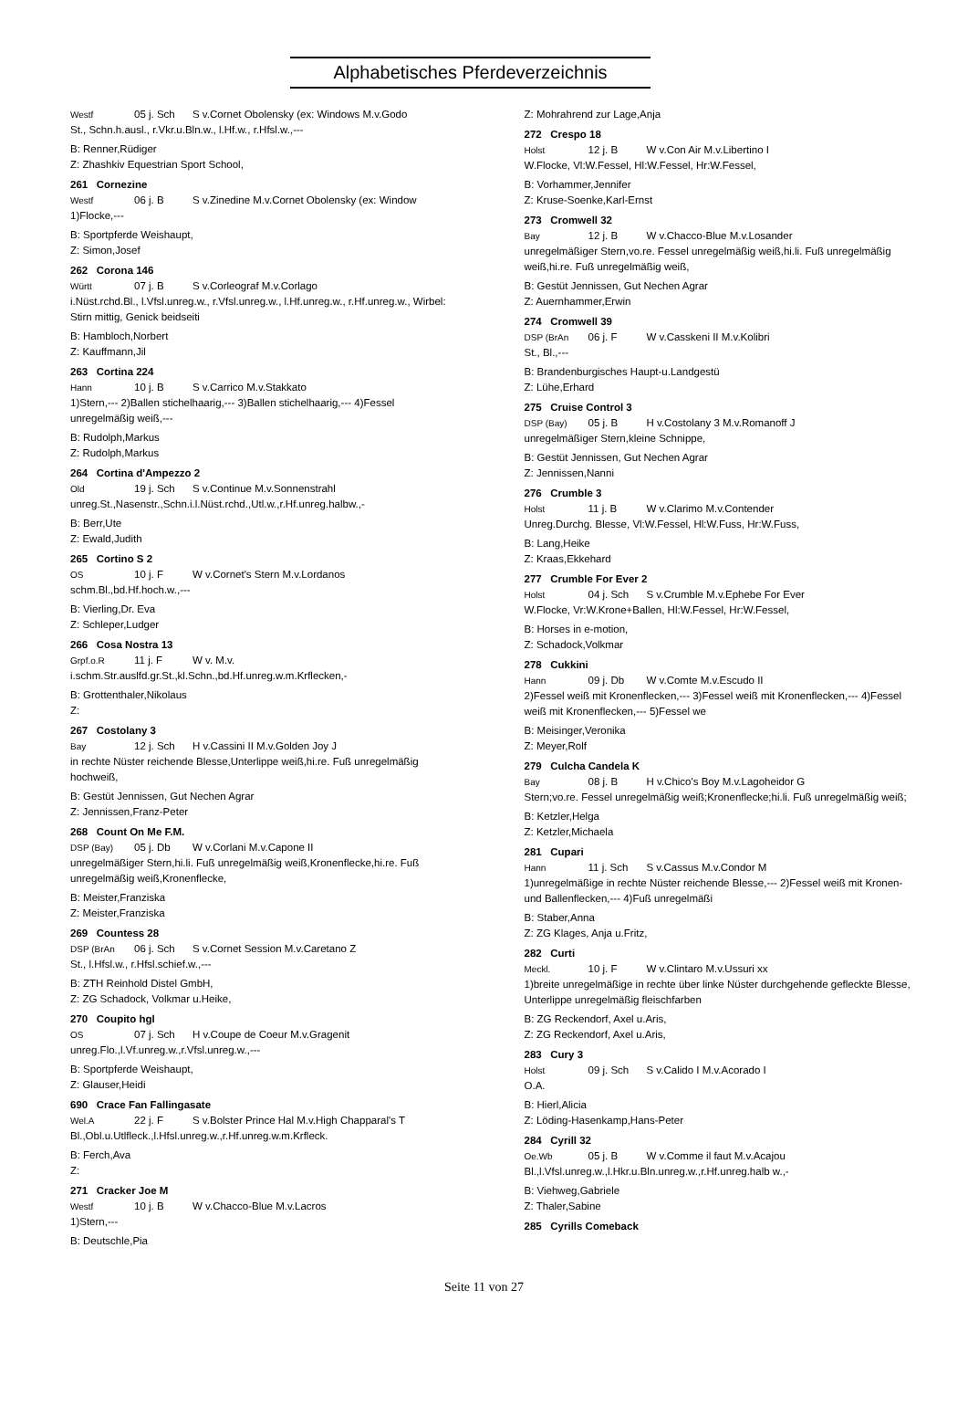Alphabetisches Pferdeverzeichnis
Westf 05 j. Sch S v.Cornet Obolensky (ex: Windows M.v.Godo
St., Schn.h.ausl., r.Vkr.u.Bln.w., l.Hf.w., r.Hfsl.w.,---
B: Renner,Rüdiger
Z: Zhashkiv Equestrian Sport School,
261 Cornezine
Westf 06 j. B S v.Zinedine M.v.Cornet Obolensky (ex: Window
1)Flocke,---
B: Sportpferde Weishaupt,
Z: Simon,Josef
262 Corona 146
Württ 07 j. B S v.Corleograf M.v.Corlago
i.Nüst.rchd.Bl., l.Vfsl.unreg.w., r.Vfsl.unreg.w., l.Hf.unreg.w., r.Hf.unreg.w., Wirbel: Stirn mittig, Genick beidseiti
B: Hambloch,Norbert
Z: Kauffmann,Jil
263 Cortina 224
Hann 10 j. B S v.Carrico M.v.Stakkato
1)Stern,--- 2)Ballen stichelhaarig,--- 3)Ballen stichelhaarig,--- 4)Fessel unregelmäßig weiß,---
B: Rudolph,Markus
Z: Rudolph,Markus
264 Cortina d'Ampezzo 2
Old 19 j. Sch S v.Continue M.v.Sonnenstrahl
unreg.St.,Nasenstr.,Schn.i.l.Nüst.rchd.,Utl.w.,r.Hf.unreg.halbw.,-
B: Berr,Ute
Z: Ewald,Judith
265 Cortino S 2
OS 10 j. F W v.Cornet's Stern M.v.Lordanos
schm.Bl.,bd.Hf.hoch.w.,---
B: Vierling,Dr. Eva
Z: Schleper,Ludger
266 Cosa Nostra 13
Grpf.o.R 11 j. F W v. M.v.
i.schm.Str.auslfd.gr.St.,kl.Schn.,bd.Hf.unreg.w.m.Krflecken,-
B: Grottenthaler,Nikolaus
Z:
267 Costolany 3
Bay 12 j. Sch H v.Cassini II M.v.Golden Joy J
in rechte Nüster reichende Blesse,Unterlippe weiß,hi.re. Fuß unregelmäßig hochweiß,
B: Gestüt Jennissen, Gut Nechen Agrar
Z: Jennissen,Franz-Peter
268 Count On Me F.M.
DSP (Bay) 05 j. Db W v.Corlani M.v.Capone II
unregelmäßiger Stern,hi.li. Fuß unregelmäßig weiß,Kronenflecke,hi.re. Fuß unregelmäßig weiß,Kronenflecke,
B: Meister,Franziska
Z: Meister,Franziska
269 Countess 28
DSP (BrAn 06 j. Sch S v.Cornet Session M.v.Caretano Z
St., l.Hfsl.w., r.Hfsl.schief.w.,---
B: ZTH Reinhold Distel GmbH,
Z: ZG Schadock, Volkmar u.Heike,
270 Coupito hgl
OS 07 j. Sch H v.Coupe de Coeur M.v.Gragenit
unreg.Flo.,l.Vf.unreg.w.,r.Vfsl.unreg.w.,---
B: Sportpferde Weishaupt,
Z: Glauser,Heidi
690 Crace Fan Fallingasate
Wel.A 22 j. F S v.Bolster Prince Hal M.v.High Chapparal's T
Bl.,Obl.u.Utlfleck.,l.Hfsl.unreg.w.,r.Hf.unreg.w.m.Krfleck.
B: Ferch,Ava
Z:
271 Cracker Joe M
Westf 10 j. B W v.Chacco-Blue M.v.Lacros
1)Stern,---
B: Deutschle,Pia
Z: Mohrahrend zur Lage,Anja
272 Crespo 18
Holst 12 j. B W v.Con Air M.v.Libertino I
W.Flocke, Vl:W.Fessel, Hl:W.Fessel, Hr:W.Fessel,
B: Vorhammer,Jennifer
Z: Kruse-Soenke,Karl-Ernst
273 Cromwell 32
Bay 12 j. B W v.Chacco-Blue M.v.Losander
unregelmäßiger Stern,vo.re. Fessel unregelmäßig weiß,hi.li. Fuß unregelmäßig weiß,hi.re. Fuß unregelmäßig weiß,
B: Gestüt Jennissen, Gut Nechen Agrar
Z: Auernhammer,Erwin
274 Cromwell 39
DSP (BrAn 06 j. F W v.Casskeni II M.v.Kolibri
St., Bl.,---
B: Brandenburgisches Haupt-u.Landgestü
Z: Lühe,Erhard
275 Cruise Control 3
DSP (Bay) 05 j. B H v.Costolany 3 M.v.Romanoff J
unregelmäßiger Stern,kleine Schnippe,
B: Gestüt Jennissen, Gut Nechen Agrar
Z: Jennissen,Nanni
276 Crumble 3
Holst 11 j. B W v.Clarimo M.v.Contender
Unreg.Durchg. Blesse, Vl:W.Fessel, Hl:W.Fuss, Hr:W.Fuss,
B: Lang,Heike
Z: Kraas,Ekkehard
277 Crumble For Ever 2
Holst 04 j. Sch S v.Crumble M.v.Ephebe For Ever
W.Flocke, Vr:W.Krone+Ballen, Hl:W.Fessel, Hr:W.Fessel,
B: Horses in e-motion,
Z: Schadock,Volkmar
278 Cukkini
Hann 09 j. Db W v.Comte M.v.Escudo II
2)Fessel weiß mit Kronenflecken,--- 3)Fessel weiß mit Kronenflecken,--- 4)Fessel weiß mit Kronenflecken,--- 5)Fessel we
B: Meisinger,Veronika
Z: Meyer,Rolf
279 Culcha Candela K
Bay 08 j. B H v.Chico's Boy M.v.Lagoheidor G
Stern;vo.re. Fessel unregelmäßig weiß;Kronenflecke;hi.li. Fuß unregelmäßig weiß;
B: Ketzler,Helga
Z: Ketzler,Michaela
281 Cupari
Hann 11 j. Sch S v.Cassus M.v.Condor M
1)unregelmäßige in rechte Nüster reichende Blesse,--- 2)Fessel weiß mit Kronen- und Ballenflecken,--- 4)Fuß unregelmäßi
B: Staber,Anna
Z: ZG Klages, Anja u.Fritz,
282 Curti
Meckl. 10 j. F W v.Clintaro M.v.Ussuri xx
1)breite unregelmäßige in rechte über linke Nüster durchgehende gefleckte Blesse, Unterlippe unregelmäßig fleischfarben
B: ZG Reckendorf, Axel u.Aris,
Z: ZG Reckendorf, Axel u.Aris,
283 Cury 3
Holst 09 j. Sch S v.Calido I M.v.Acorado I
O.A.
B: Hierl,Alicia
Z: Löding-Hasenkamp,Hans-Peter
284 Cyrill 32
Oe.Wb 05 j. B W v.Comme il faut M.v.Acajou
Bl.,l.Vfsl.unreg.w.,l.Hkr.u.Bln.unreg.w.,r.Hf.unreg.halb w.,-
B: Viehweg,Gabriele
Z: Thaler,Sabine
285 Cyrills Comeback
Seite 11 von 27